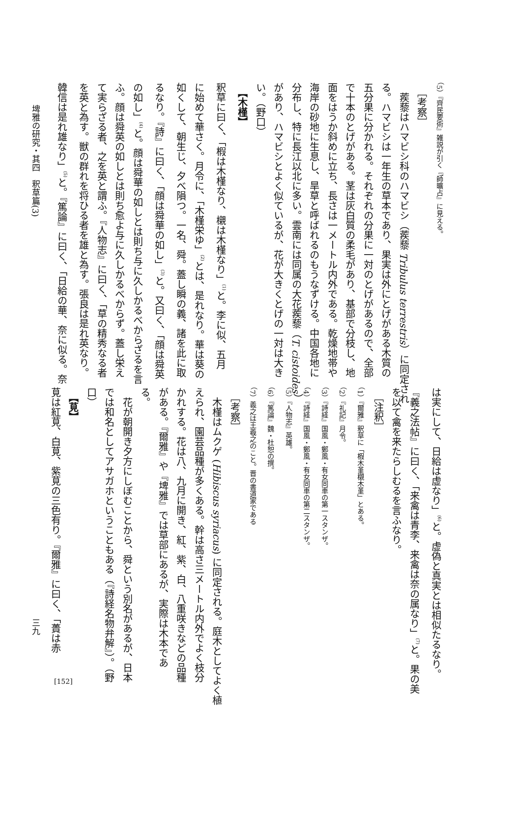埤雅の研究・其四　釈草篇(3)
（5）『齊民要術』雑説が引く『師曠占』に見える。
　［考察］
　蒺藜はハマビシ科のハマビシ（蒺藜 Tribulus terrestris）に同定され
る。ハマビシは一年生の草本であり、果実は外にとげがある木質の
五分果に分かれる。それぞれの分果に一対のとげがあるので、全部
で十本のとげがある。茎は灰白質の柔毛があり、基部で分枝し、地
面をはうか斜めに立ち、長さは一メートル内外である。乾燥地帯や
海岸の砂地に生息し、旱草と呼ばれるのもうなずける。中国各地に
分布し、特に長江以北に多い。雲南には同属の大花蒺藜（T. cistoides）
があり、ハマビシとよく似ているが、花が大きくとげの一対は大き
い。（野口）
　【木槿】
釈草に曰く、「椵は木槿なり、櫬は木槿なり」<sup>(1)</sup>と。李に似、五月
に始めて華さく。月令に、「木槿栄ゆ」<sup>(2)</sup>とは、是れなり。華は葵の
如くして、朝生じ、夕べ隕つ。一名、舜。蓋し瞬の義、諸を此に取
るなり。『詩』に曰く、「顔は舜華の如し」<sup>(3)</sup>と。又曰く、「顔は舜英
の如し」<sup>(4)</sup>と。顔は舜華の如しとは則ち与に久しかるべからざるを言
ふ。顔は舜英の如しとは則ち愈よ与に久しかるべからず。蓋し栄え
て実らざる者、之を英と謂ふ。『人物志』に曰く、「草の精秀なる者
を英と為す。獣の群れを将ひる者を雄と為す。張良は是れ英なり。
韓信は是れ雄なり」<sup>(5)</sup>と。『篤論』に曰く、「日給の華、奈に似る。奈
三九
は実にして、日給は虚なり」<sup>(6)</sup>と。虚偽と真実とは相似たるなり。
『義之法帖』に曰く、「来禽は青李、来禽は奈の属なり」<sup>(7)</sup>と。果の美
を以て禽を来たらしむるを言ふなり。
　［注釈］
（1）『爾雅』釈草に「椵木堇櫬木堇」とある。
（2）『礼記』月令。
（3）『詩経』国風・鄭風・有女同車の第一スタンザ。
（4）『詩経』国風・鄭風・有女同車の第二スタンザ。
（5）『人物志』英雄。
（6）『篤論』魏・杜恕の撰。
（7）義之は王羲之のこと。晋の書道家である
　［考察］
　木槿はムクゲ (Hibiscus syriacus) に同定される。庭木としてよく植
えられ、園芸品種が多くある。幹は高さ三メートル内外でよく枝分
かれする。花は八、九月に開き、紅、紫、白、八重咲きなどの品種
がある。『爾雅』や『埤雅』では草部にあるが、実際は木本であ
る。
　花が朝開き夕方にしぼむことから、舜という別名があるが、日本
では和名としてアサガホということもある（『詩経名物弁解』）。（野
口）
　【莧】
莧は紅莧、白莧、紫莧の三色有り。『爾雅』に曰く、「蕢は赤
[152]